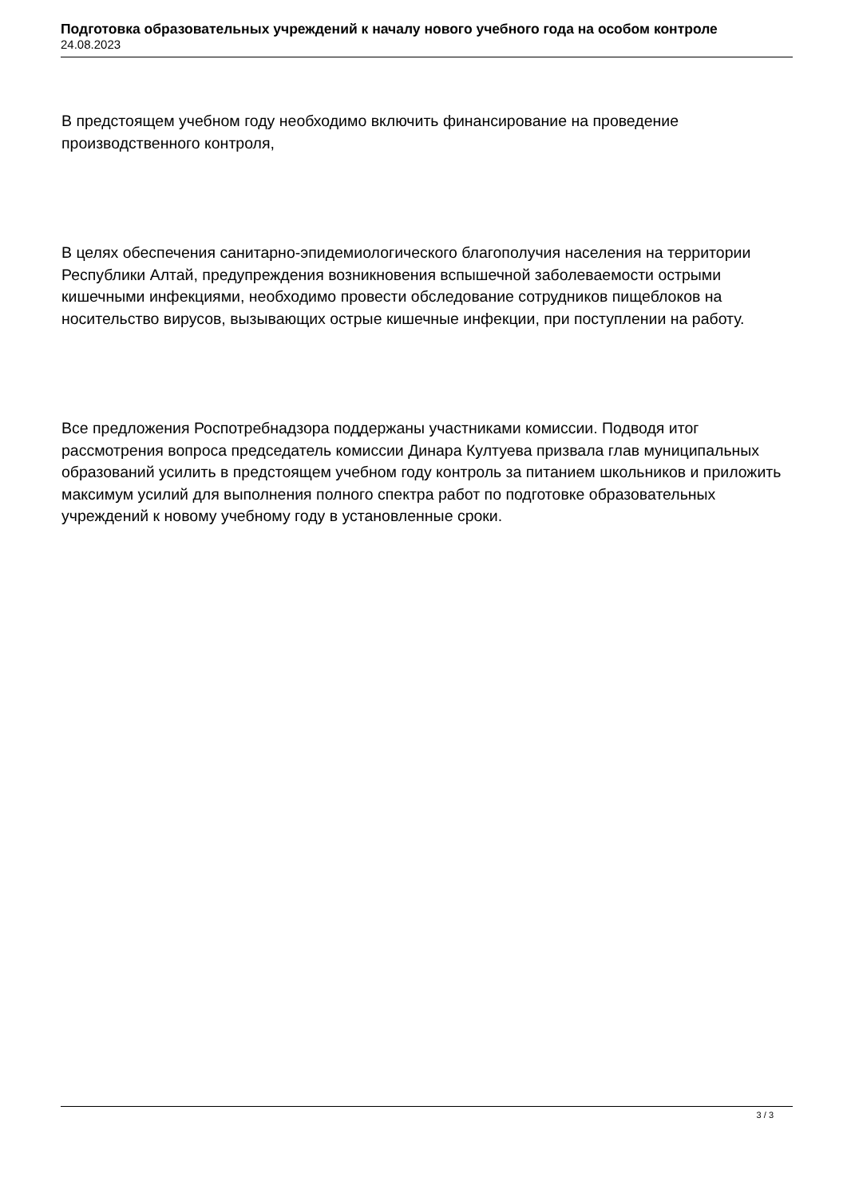Подготовка образовательных учреждений к началу нового учебного года на особом контроле
24.08.2023
В предстоящем учебном году необходимо включить финансирование на проведение производственного контроля,
В целях обеспечения санитарно-эпидемиологического благополучия населения на территории Республики Алтай, предупреждения возникновения вспышечной заболеваемости острыми кишечными инфекциями, необходимо провести обследование сотрудников пищеблоков на носительство вирусов, вызывающих острые кишечные инфекции, при поступлении на работу.
Все предложения Роспотребнадзора поддержаны участниками комиссии. Подводя итог рассмотрения вопроса председатель комиссии Динара Култуева призвала глав муниципальных образований усилить в предстоящем учебном году контроль за питанием школьников и приложить максимум усилий для выполнения полного спектра работ по подготовке образовательных учреждений к новому учебному году в установленные сроки.
3 / 3